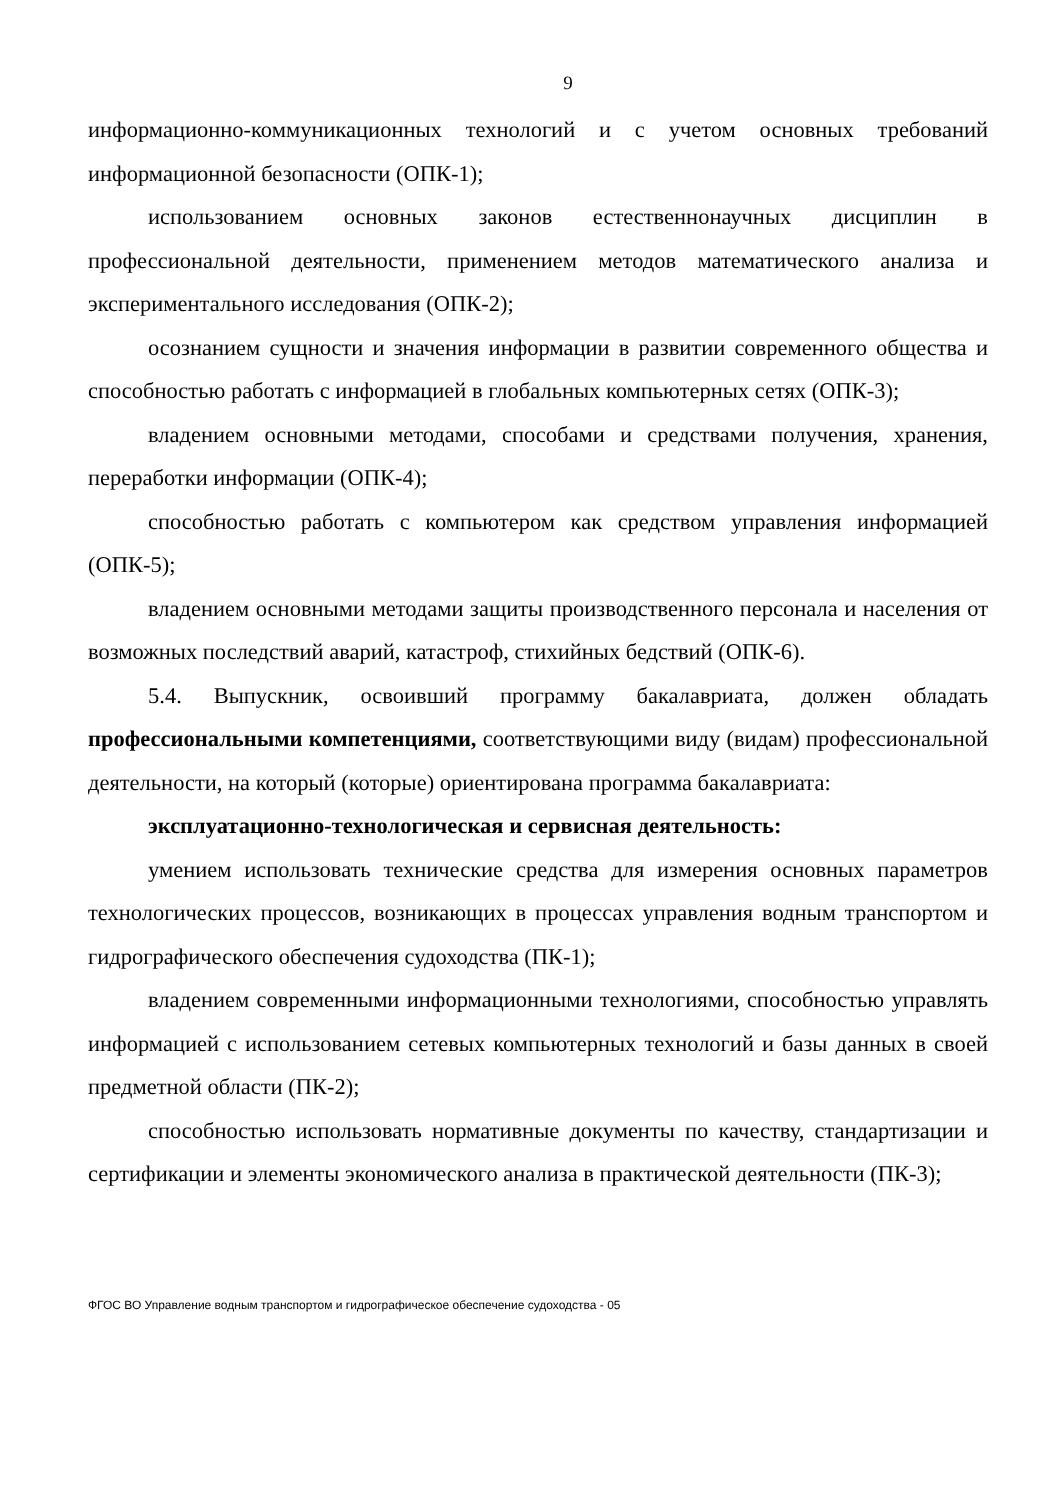9
информационно-коммуникационных технологий и с учетом основных требований информационной безопасности (ОПК-1);
использованием основных законов естественнонаучных дисциплин в профессиональной деятельности, применением методов математического анализа и экспериментального исследования (ОПК-2);
осознанием сущности и значения информации в развитии современного общества и способностью работать с информацией в глобальных компьютерных сетях (ОПК-3);
владением основными методами, способами и средствами получения, хранения, переработки информации (ОПК-4);
способностью работать с компьютером как средством управления информацией (ОПК-5);
владением основными методами защиты производственного персонала и населения от возможных последствий аварий, катастроф, стихийных бедствий (ОПК-6).
5.4. Выпускник, освоивший программу бакалавриата, должен обладать профессиональными компетенциями, соответствующими виду (видам) профессиональной деятельности, на который (которые) ориентирована программа бакалавриата:
эксплуатационно-технологическая и сервисная деятельность:
умением использовать технические средства для измерения основных параметров технологических процессов, возникающих в процессах управления водным транспортом и гидрографического обеспечения судоходства (ПК-1);
владением современными информационными технологиями, способностью управлять информацией с использованием сетевых компьютерных технологий и базы данных в своей предметной области (ПК-2);
способностью использовать нормативные документы по качеству, стандартизации и сертификации и элементы экономического анализа в практической деятельности (ПК-3);
ФГОС ВО Управление водным транспортом и гидрографическое обеспечение судоходства - 05